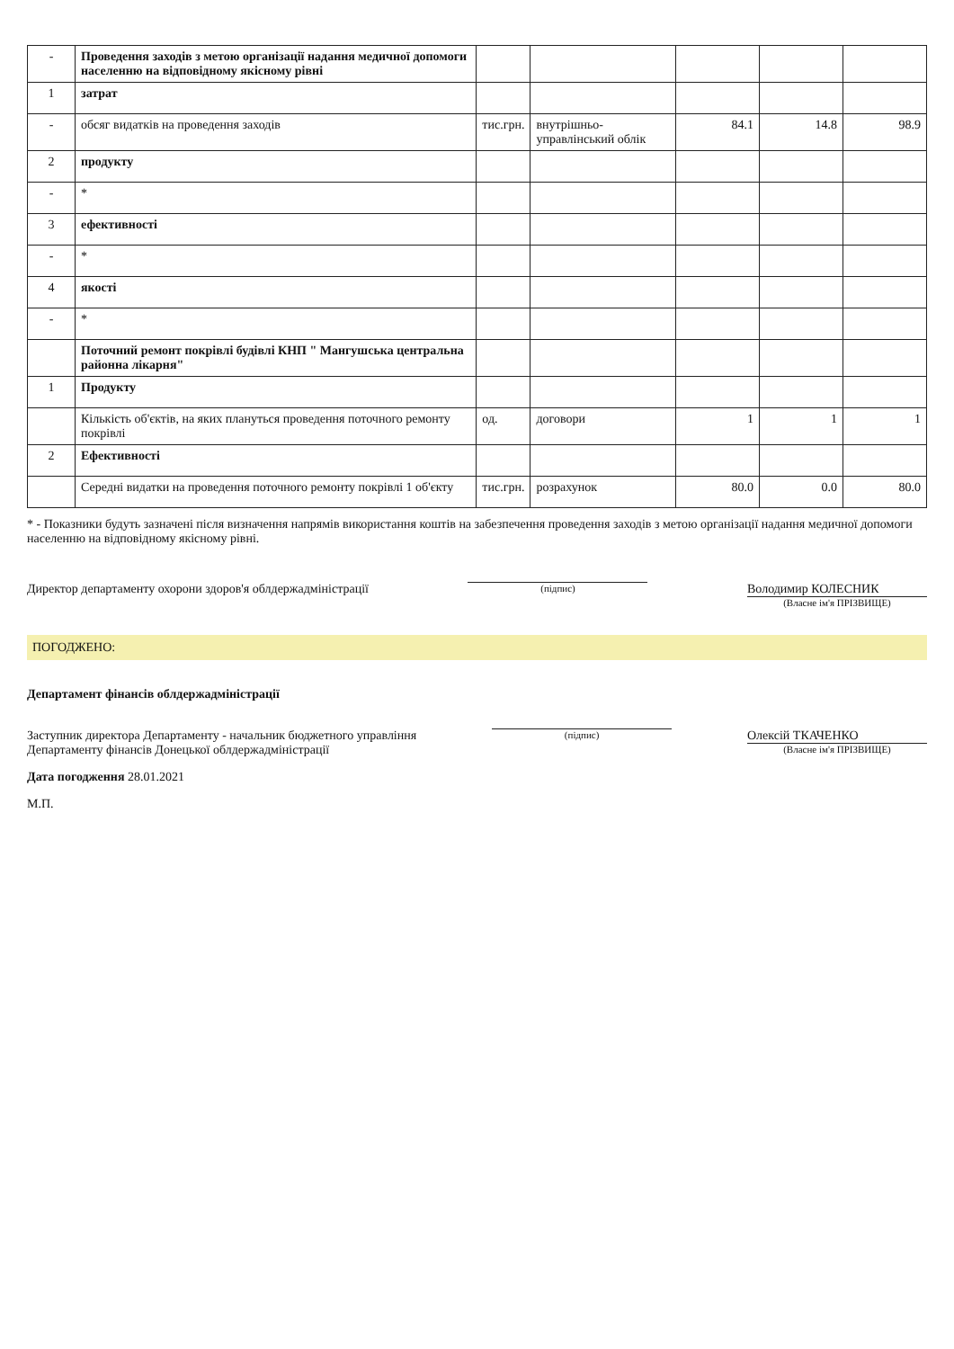| - | Проведення заходів з метою організації надання медичної допомоги населенню на відповідному якісному рівні | | | | | |
| 1 | затрат | | | | | |
| - | обсяг видатків на проведення заходів | тис.грн. | внутрішньо-управлінський облік | 84.1 | 14.8 | 98.9 |
| 2 | продукту | | | | | |
| - | * | | | | | |
| 3 | ефективності | | | | | |
| - | * | | | | | |
| 4 | якості | | | | | |
| - | * | | | | | |
| | Поточний ремонт покрівлі будівлі КНП " Мангушська центральна районна лікарня" | | | | | |
| 1 | Продукту | | | | | |
| | Кількість об'єктів, на яких плануться проведення поточного ремонту покрівлі | од. | договори | 1 | 1 | 1 |
| 2 | Ефективності | | | | | |
| | Середні видатки на проведення поточного ремонту покрівлі 1 об'єкту | тис.грн. | розрахунок | 80.0 | 0.0 | 80.0 |
* - Показники будуть зазначені після визначення напрямів використання коштів на забезпечення проведення заходів з метою організації надання медичної допомоги населенню на відповідному якісному рівні.
Директор департаменту охорони здоров'я облдержадміністрації
(підпис)
Володимир КОЛЕСНИК
(Власне ім'я ПРІЗВИЩЕ)
ПОГОДЖЕНО:
Департамент фінансів облдержадміністрації
Заступник директора Департаменту - начальник бюджетного управління
Департаменту фінансів Донецької облдержадміністрації
(підпис)
Олексій ТКАЧЕНКО
(Власне ім'я ПРІЗВИЩЕ)
Дата погодження 28.01.2021
М.П.